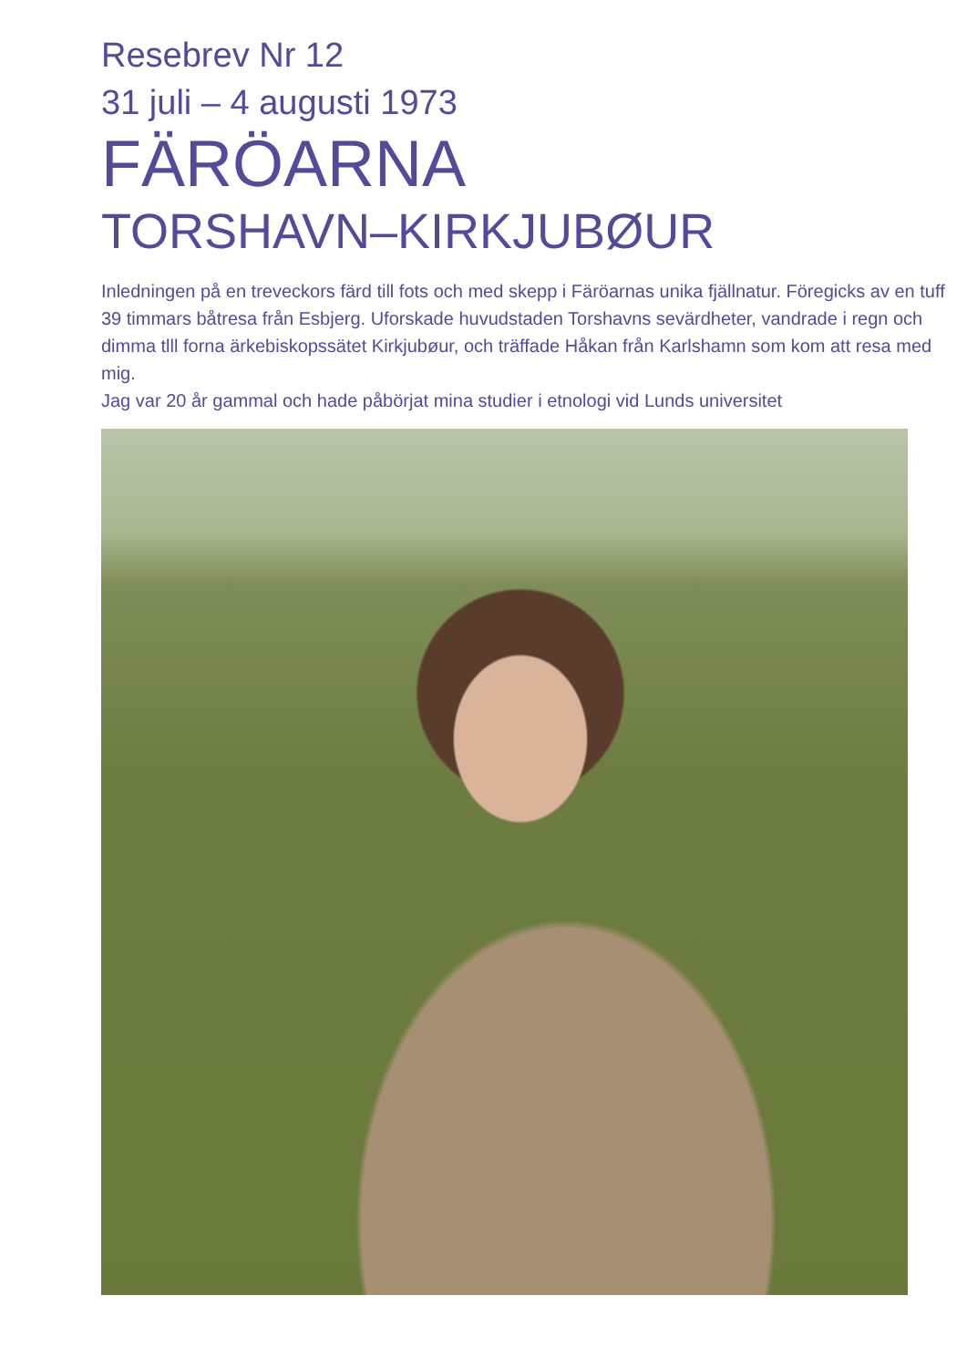Resebrev Nr 12
31 juli – 4 augusti 1973
FÄRÖARNA
TORSHAVN–KIRKJUBØUR
Inledningen på en treveckors färd till fots och med skepp i Färöarnas unika fjällnatur. Föregicks av en tuff 39 timmars båtresa från Esbjerg. Uforskade huvudstaden Torshavns sevärdheter, vandrade i regn och dimma tlll forna ärkebiskopssätet Kirkjubøur, och träffade Håkan från Karlshamn som kom att resa med mig.
Jag var 20 år gammal och hade påbörjat mina studier i etnologi vid Lunds universitet